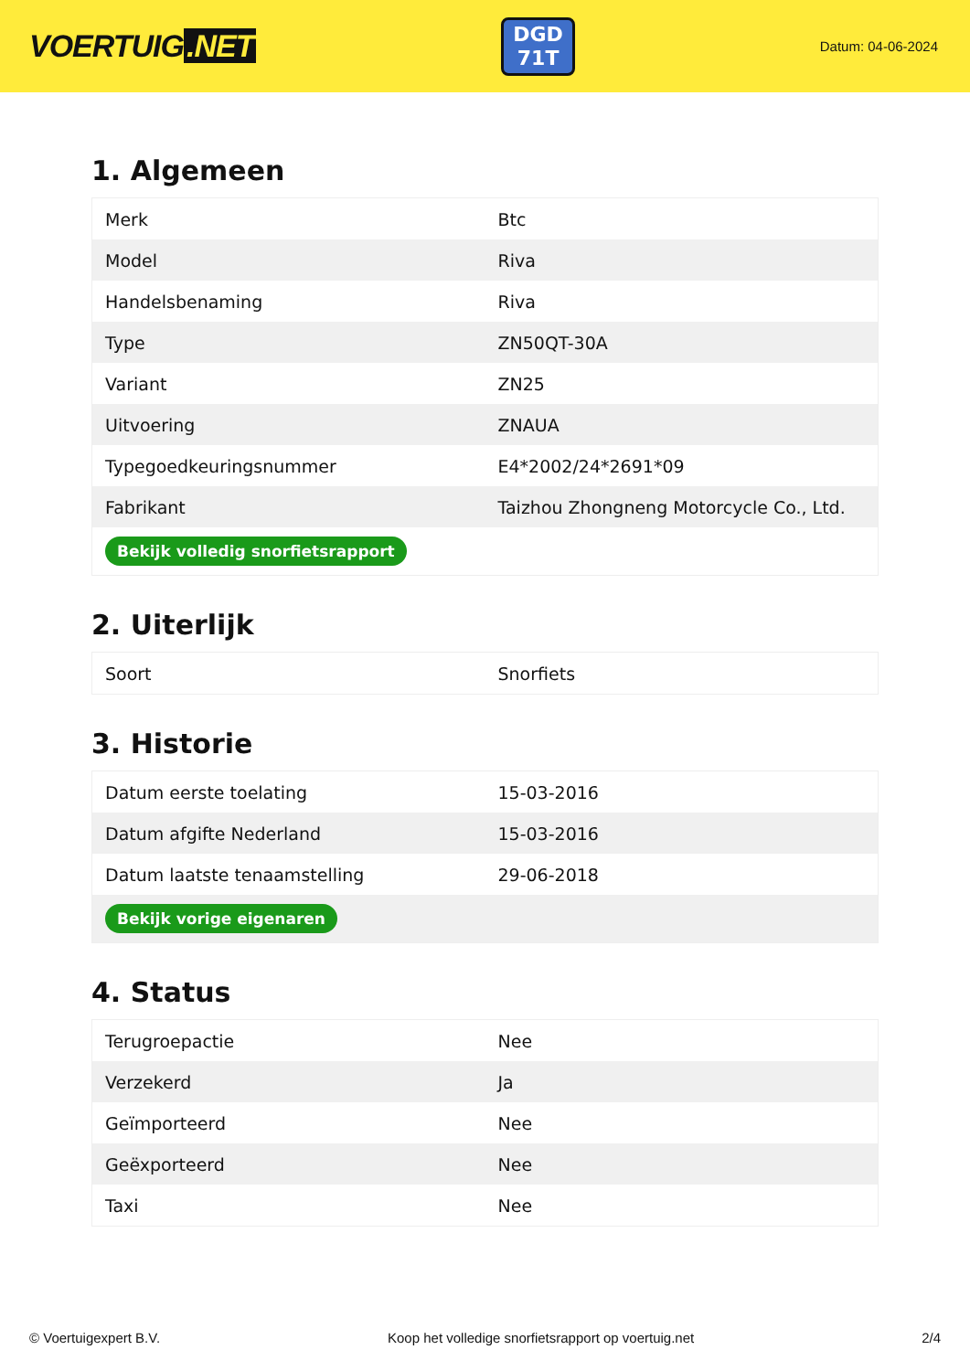VOERTUIG.NET
DGD 71T
Datum: 04-06-2024
1. Algemeen
| Merk | Btc |
| Model | Riva |
| Handelsbenaming | Riva |
| Type | ZN50QT-30A |
| Variant | ZN25 |
| Uitvoering | ZNAUA |
| Typegoedkeuringsnummer | E4*2002/24*2691*09 |
| Fabrikant | Taizhou Zhongneng Motorcycle Co., Ltd. |
| Bekijk volledig snorfietsrapport | |
2. Uiterlijk
| Soort | Snorfiets |
3. Historie
| Datum eerste toelating | 15-03-2016 |
| Datum afgifte Nederland | 15-03-2016 |
| Datum laatste tenaamstelling | 29-06-2018 |
| Bekijk vorige eigenaren | |
4. Status
| Terugroepactie | Nee |
| Verzekerd | Ja |
| Geïmporteerd | Nee |
| Geëxporteerd | Nee |
| Taxi | Nee |
© Voertuigexpert B.V. Koop het volledige snorfietsrapport op voertuig.net 2/4